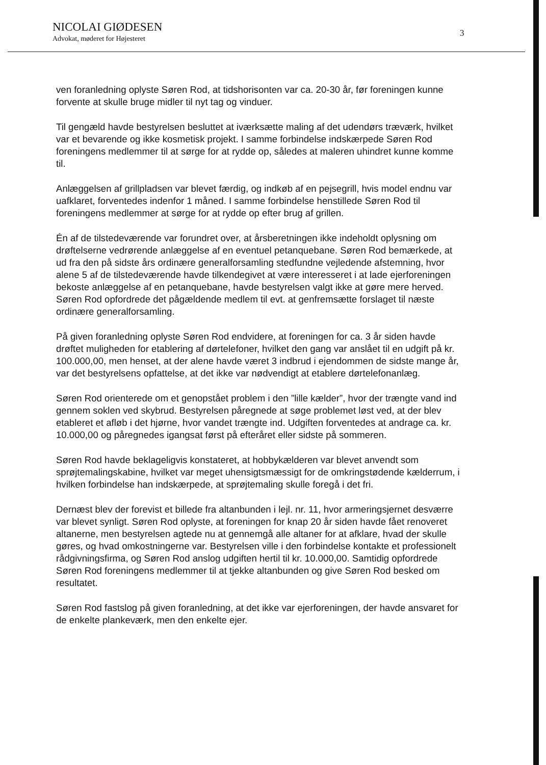NICOLAI GIØDESEN
Advokat, møderet for Højesteret
3
ven foranledning oplyste Søren Rod, at tidshorisonten var ca. 20-30 år, før foreningen kunne forvente at skulle bruge midler til nyt tag og vinduer.
Til gengæld havde bestyrelsen besluttet at iværksætte maling af det udendørs træværk, hvilket var et bevarende og ikke kosmetisk projekt. I samme forbindelse indskærpede Søren Rod foreningens medlemmer til at sørge for at rydde op, således at maleren uhindret kunne komme til.
Anlæggelsen af grillpladsen var blevet færdig, og indkøb af en pejsegrill, hvis model endnu var uafklaret, forventedes indenfor 1 måned. I samme forbindelse henstillede Søren Rod til foreningens medlemmer at sørge for at rydde op efter brug af grillen.
Én af de tilstedeværende var forundret over, at årsberetningen ikke indeholdt oplysning om drøftelserne vedrørende anlæggelse af en eventuel petanquebane. Søren Rod bemærkede, at ud fra den på sidste års ordinære generalforsamling stedfundne vejledende afstemning, hvor alene 5 af de tilstedeværende havde tilkendegivet at være interesseret i at lade ejerforeningen bekoste anlæggelse af en petanquebane, havde bestyrelsen valgt ikke at gøre mere herved. Søren Rod opfordrede det pågældende medlem til evt. at genfremsætte forslaget til næste ordinære generalforsamling.
På given foranledning oplyste Søren Rod endvidere, at foreningen for ca. 3 år siden havde drøftet muligheden for etablering af dørtelefoner, hvilket den gang var anslået til en udgift på kr. 100.000,00, men henset, at der alene havde været 3 indbrud i ejendommen de sidste mange år, var det bestyrelsens opfattelse, at det ikke var nødvendigt at etablere dørtelefonanlæg.
Søren Rod orienterede om et genopstået problem i den ”lille kælder”, hvor der trængte vand ind gennem soklen ved skybrud. Bestyrelsen påregnede at søge problemet løst ved, at der blev etableret et afløb i det hjørne, hvor vandet trængte ind. Udgiften forventedes at andrage ca. kr. 10.000,00 og påregnedes igangsat først på efteråret eller sidste på sommeren.
Søren Rod havde beklageligvis konstateret, at hobbykælderen var blevet anvendt som sprøjtemalingskabine, hvilket var meget uhensigtsmæssigt for de omkringstødende kælderrum, i hvilken forbindelse han indskærpede, at sprøjtemaling skulle foregå i det fri.
Dernæst blev der forevist et billede fra altanbunden i lejl. nr. 11, hvor armeringsjernet desværre var blevet synligt. Søren Rod oplyste, at foreningen for knap 20 år siden havde fået renoveret altanerne, men bestyrelsen agtede nu at gennemgå alle altaner for at afklare, hvad der skulle gøres, og hvad omkostningerne var. Bestyrelsen ville i den forbindelse kontakte et professionelt rådgivningsfirma, og Søren Rod anslog udgiften hertil til kr. 10.000,00. Samtidig opfordrede Søren Rod foreningens medlemmer til at tjekke altanbunden og give Søren Rod besked om resultatet.
Søren Rod fastslog på given foranledning, at det ikke var ejerforeningen, der havde ansvaret for de enkelte plankeværk, men den enkelte ejer.